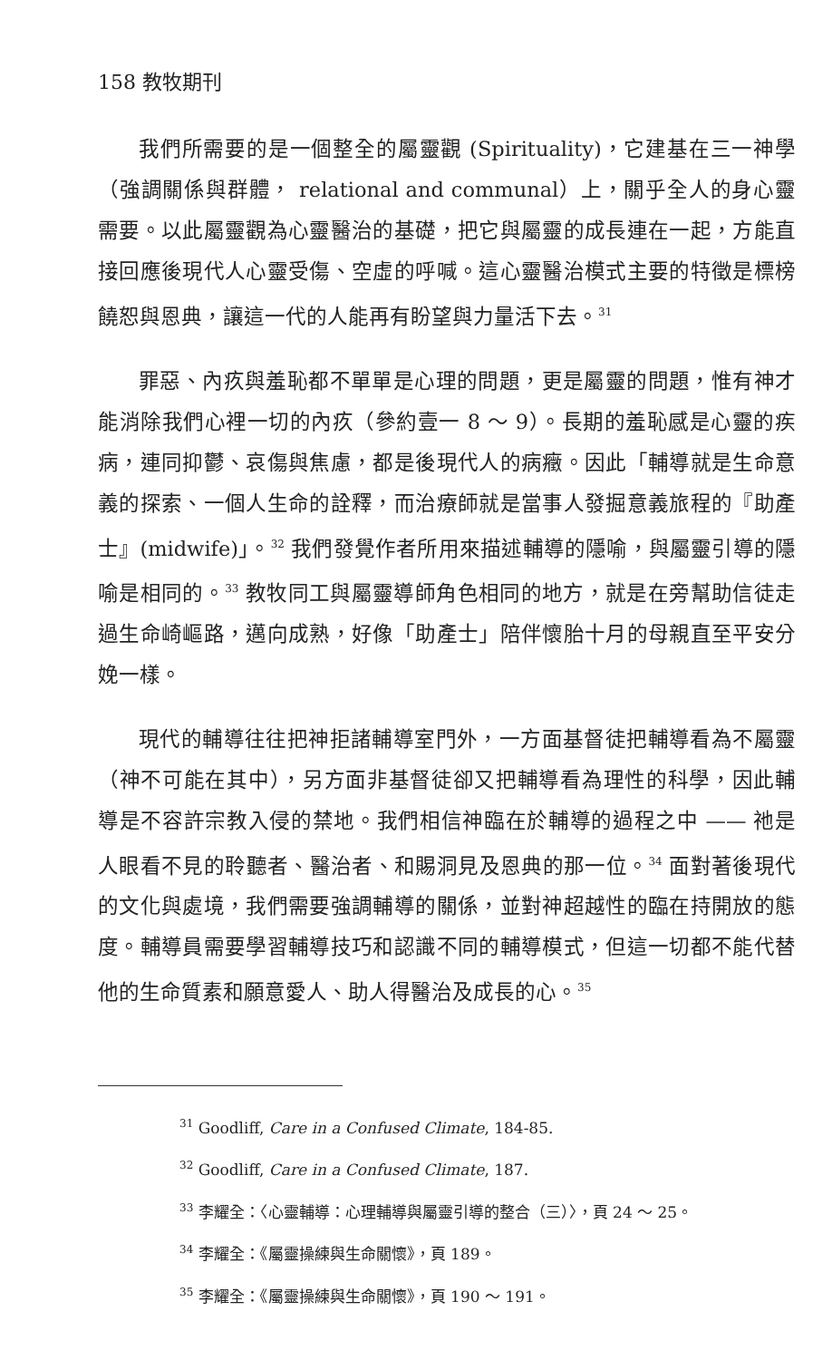158 教牧期刊
我們所需要的是一個整全的屬靈觀 (Spirituality)，它建基在三一神學（強調關係與群體， relational and communal）上，關乎全人的身心靈需要。以此屬靈觀為心靈醫治的基礎，把它與屬靈的成長連在一起，方能直接回應後現代人心靈受傷、空虛的呼喊。這心靈醫治模式主要的特徵是標榜饒恕與恩典，讓這一代的人能再有盼望與力量活下去。<sup>31</sup>
罪惡、內疚與羞恥都不單單是心理的問題，更是屬靈的問題，惟有神才能消除我們心裡一切的內疚（參約壹一 8 ～ 9）。長期的羞恥感是心靈的疾病，連同抑鬱、哀傷與焦慮，都是後現代人的病癥。因此「輔導就是生命意義的探索、一個人生命的詮釋，而治療師就是當事人發掘意義旅程的『助產士』(midwife)」。<sup>32</sup> 我們發覺作者所用來描述輔導的隱喻，與屬靈引導的隱喻是相同的。<sup>33</sup> 教牧同工與屬靈導師角色相同的地方，就是在旁幫助信徒走過生命崎嶇路，邁向成熟，好像「助產士」陪伴懷胎十月的母親直至平安分娩一樣。
現代的輔導往往把神拒諸輔導室門外，一方面基督徒把輔導看為不屬靈（神不可能在其中），另方面非基督徒卻又把輔導看為理性的科學，因此輔導是不容許宗教入侵的禁地。我們相信神臨在於輔導的過程之中 —— 祂是人眼看不見的聆聽者、醫治者、和賜洞見及恩典的那一位。<sup>34</sup> 面對著後現代的文化與處境，我們需要強調輔導的關係，並對神超越性的臨在持開放的態度。輔導員需要學習輔導技巧和認識不同的輔導模式，但這一切都不能代替他的生命質素和願意愛人、助人得醫治及成長的心。<sup>35</sup>
<sup>31</sup> Goodliff, Care in a Confused Climate, 184-85.
<sup>32</sup> Goodliff, Care in a Confused Climate, 187.
<sup>33</sup> 李耀全：〈心靈輔導：心理輔導與屬靈引導的整合（三）〉，頁 24 ～ 25。
<sup>34</sup> 李耀全：《屬靈操練與生命關懷》，頁 189。
<sup>35</sup> 李耀全：《屬靈操練與生命關懷》，頁 190 ～ 191。